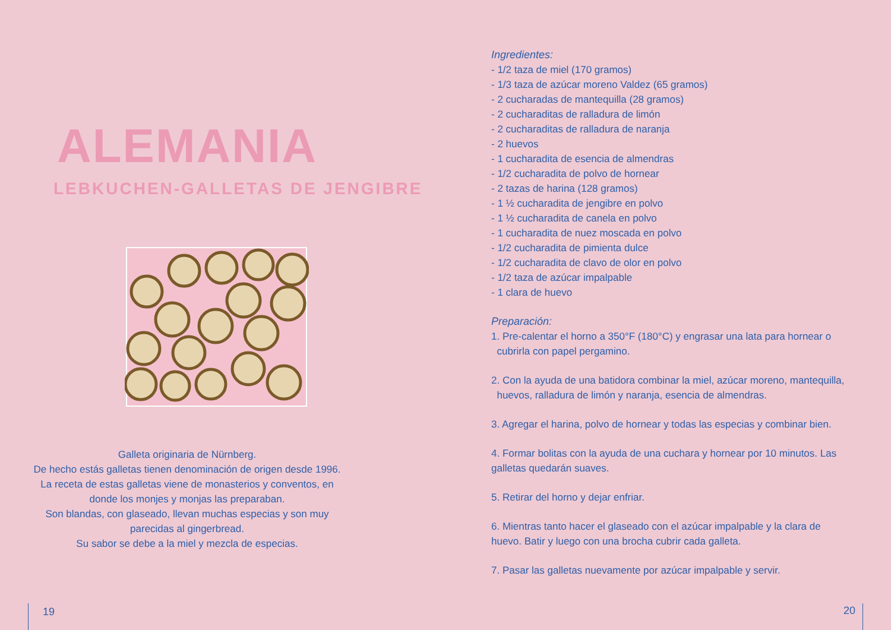ALEMANIA
LEBKUCHEN-GALLETAS DE JENGIBRE
Galleta originaria de Nürnberg.
De hecho estás galletas tienen denominación de origen desde 1996.
La receta de estas galletas viene de monasterios y conventos, en
donde los monjes y monjas las preparaban.
Son blandas, con glaseado, llevan muchas especias y son muy
parecidas al gingerbread.
Su sabor se debe a la miel y mezcla de especias.
19
Ingredientes:
- 1/2 taza de miel (170 gramos)
- 1/3 taza de azúcar moreno Valdez (65 gramos)
- 2 cucharadas de mantequilla (28 gramos)
- 2 cucharaditas de ralladura de limón
- 2 cucharaditas de ralladura de naranja
- 2 huevos
- 1 cucharadita de esencia de almendras
- 1/2 cucharadita de polvo de hornear
- 2 tazas de harina (128 gramos)
- 1 ½ cucharadita de jengibre en polvo
- 1 ½ cucharadita de canela en polvo
- 1 cucharadita de nuez moscada en polvo
- 1/2 cucharadita de pimienta dulce
- 1/2 cucharadita de clavo de olor en polvo
- 1/2 taza de azúcar impalpable
- 1 clara de huevo
Preparación:
1. Pre-calentar el horno a 350°F (180°C) y engrasar una lata para hornear o
cubrirla con papel pergamino.
2. Con la ayuda de una batidora combinar la miel, azúcar moreno, mantequilla,
huevos, ralladura de limón y naranja, esencia de almendras.
3. Agregar el harina, polvo de hornear y todas las especias y combinar bien.
4. Formar bolitas con la ayuda de una cuchara y hornear por 10 minutos. Las
galletas quedarán suaves.
5. Retirar del horno y dejar enfriar.
6. Mientras tanto hacer el glaseado con el azúcar impalpable y la clara de
huevo. Batir y luego con una brocha cubrir cada galleta.
7. Pasar las galletas nuevamente por azúcar impalpable y servir.
20